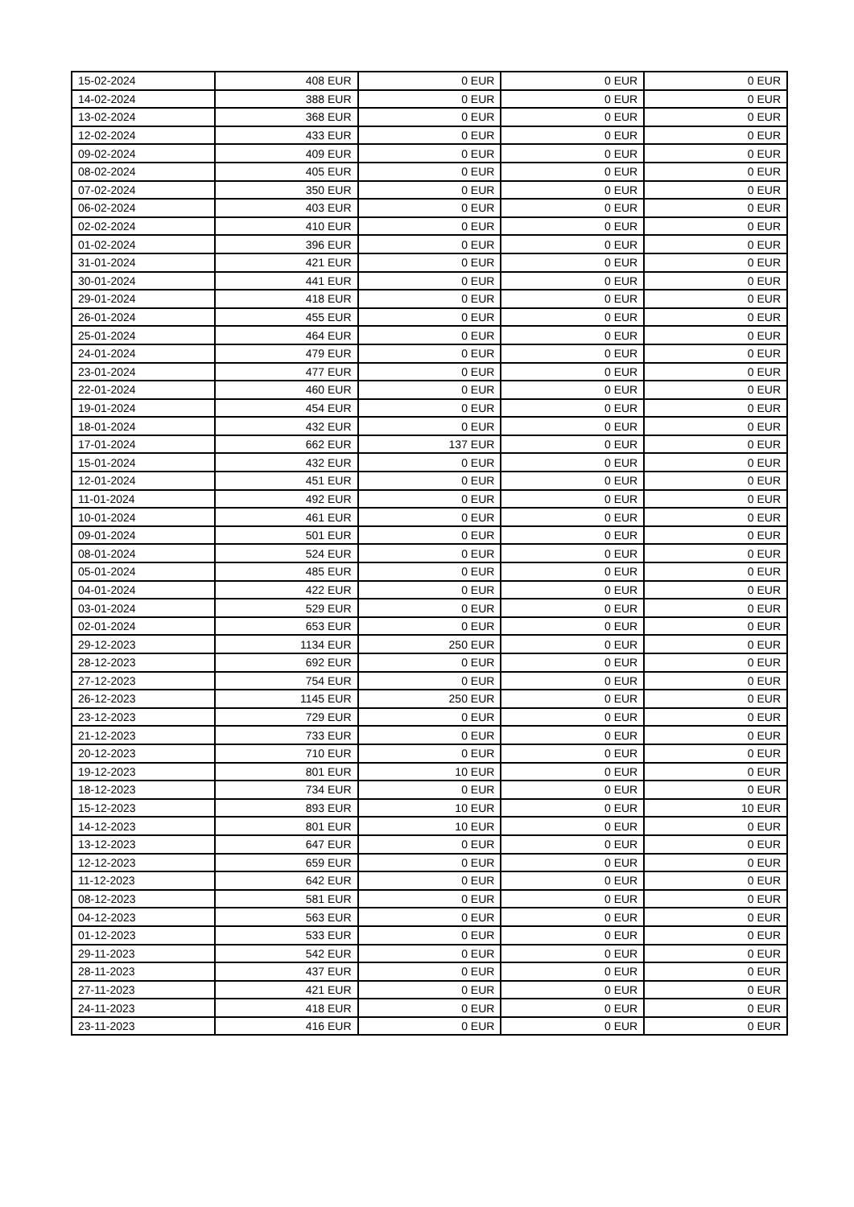| 15-02-2024 | 408 EUR | 0 EUR | 0 EUR | 0 EUR |
| 14-02-2024 | 388 EUR | 0 EUR | 0 EUR | 0 EUR |
| 13-02-2024 | 368 EUR | 0 EUR | 0 EUR | 0 EUR |
| 12-02-2024 | 433 EUR | 0 EUR | 0 EUR | 0 EUR |
| 09-02-2024 | 409 EUR | 0 EUR | 0 EUR | 0 EUR |
| 08-02-2024 | 405 EUR | 0 EUR | 0 EUR | 0 EUR |
| 07-02-2024 | 350 EUR | 0 EUR | 0 EUR | 0 EUR |
| 06-02-2024 | 403 EUR | 0 EUR | 0 EUR | 0 EUR |
| 02-02-2024 | 410 EUR | 0 EUR | 0 EUR | 0 EUR |
| 01-02-2024 | 396 EUR | 0 EUR | 0 EUR | 0 EUR |
| 31-01-2024 | 421 EUR | 0 EUR | 0 EUR | 0 EUR |
| 30-01-2024 | 441 EUR | 0 EUR | 0 EUR | 0 EUR |
| 29-01-2024 | 418 EUR | 0 EUR | 0 EUR | 0 EUR |
| 26-01-2024 | 455 EUR | 0 EUR | 0 EUR | 0 EUR |
| 25-01-2024 | 464 EUR | 0 EUR | 0 EUR | 0 EUR |
| 24-01-2024 | 479 EUR | 0 EUR | 0 EUR | 0 EUR |
| 23-01-2024 | 477 EUR | 0 EUR | 0 EUR | 0 EUR |
| 22-01-2024 | 460 EUR | 0 EUR | 0 EUR | 0 EUR |
| 19-01-2024 | 454 EUR | 0 EUR | 0 EUR | 0 EUR |
| 18-01-2024 | 432 EUR | 0 EUR | 0 EUR | 0 EUR |
| 17-01-2024 | 662 EUR | 137 EUR | 0 EUR | 0 EUR |
| 15-01-2024 | 432 EUR | 0 EUR | 0 EUR | 0 EUR |
| 12-01-2024 | 451 EUR | 0 EUR | 0 EUR | 0 EUR |
| 11-01-2024 | 492 EUR | 0 EUR | 0 EUR | 0 EUR |
| 10-01-2024 | 461 EUR | 0 EUR | 0 EUR | 0 EUR |
| 09-01-2024 | 501 EUR | 0 EUR | 0 EUR | 0 EUR |
| 08-01-2024 | 524 EUR | 0 EUR | 0 EUR | 0 EUR |
| 05-01-2024 | 485 EUR | 0 EUR | 0 EUR | 0 EUR |
| 04-01-2024 | 422 EUR | 0 EUR | 0 EUR | 0 EUR |
| 03-01-2024 | 529 EUR | 0 EUR | 0 EUR | 0 EUR |
| 02-01-2024 | 653 EUR | 0 EUR | 0 EUR | 0 EUR |
| 29-12-2023 | 1134 EUR | 250 EUR | 0 EUR | 0 EUR |
| 28-12-2023 | 692 EUR | 0 EUR | 0 EUR | 0 EUR |
| 27-12-2023 | 754 EUR | 0 EUR | 0 EUR | 0 EUR |
| 26-12-2023 | 1145 EUR | 250 EUR | 0 EUR | 0 EUR |
| 23-12-2023 | 729 EUR | 0 EUR | 0 EUR | 0 EUR |
| 21-12-2023 | 733 EUR | 0 EUR | 0 EUR | 0 EUR |
| 20-12-2023 | 710 EUR | 0 EUR | 0 EUR | 0 EUR |
| 19-12-2023 | 801 EUR | 10 EUR | 0 EUR | 0 EUR |
| 18-12-2023 | 734 EUR | 0 EUR | 0 EUR | 0 EUR |
| 15-12-2023 | 893 EUR | 10 EUR | 0 EUR | 10 EUR |
| 14-12-2023 | 801 EUR | 10 EUR | 0 EUR | 0 EUR |
| 13-12-2023 | 647 EUR | 0 EUR | 0 EUR | 0 EUR |
| 12-12-2023 | 659 EUR | 0 EUR | 0 EUR | 0 EUR |
| 11-12-2023 | 642 EUR | 0 EUR | 0 EUR | 0 EUR |
| 08-12-2023 | 581 EUR | 0 EUR | 0 EUR | 0 EUR |
| 04-12-2023 | 563 EUR | 0 EUR | 0 EUR | 0 EUR |
| 01-12-2023 | 533 EUR | 0 EUR | 0 EUR | 0 EUR |
| 29-11-2023 | 542 EUR | 0 EUR | 0 EUR | 0 EUR |
| 28-11-2023 | 437 EUR | 0 EUR | 0 EUR | 0 EUR |
| 27-11-2023 | 421 EUR | 0 EUR | 0 EUR | 0 EUR |
| 24-11-2023 | 418 EUR | 0 EUR | 0 EUR | 0 EUR |
| 23-11-2023 | 416 EUR | 0 EUR | 0 EUR | 0 EUR |